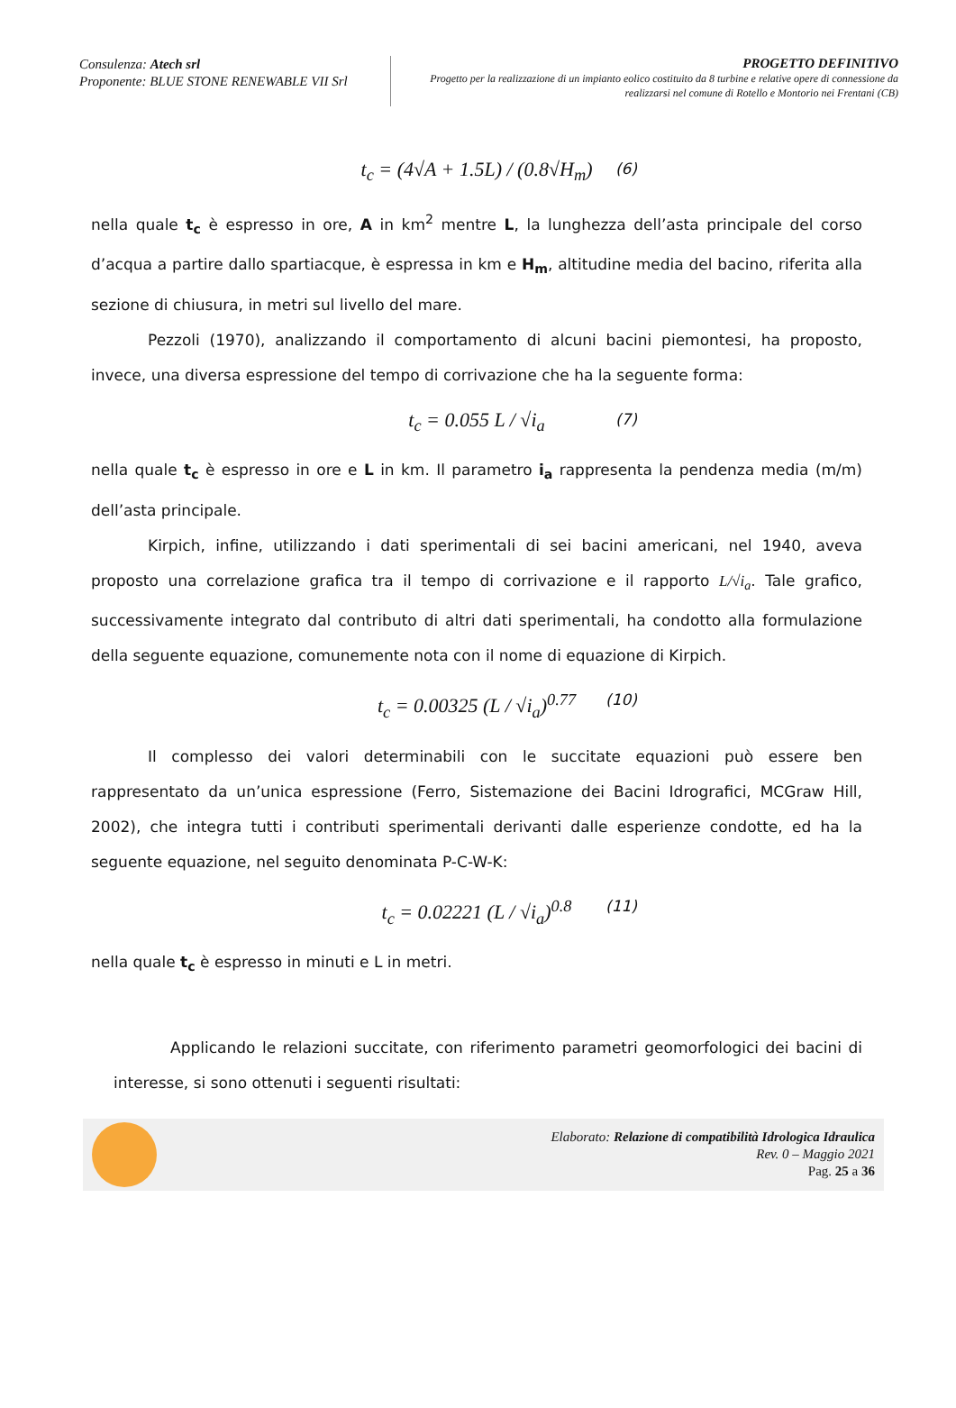Consulenza: Atech srl
Proponente: BLUE STONE RENEWABLE VII Srl
PROGETTO DEFINITIVO
Progetto per la realizzazione di un impianto eolico costituito da 8 turbine e relative opere di connessione da realizzarsi nel comune di Rotello e Montorio nei Frentani (CB)
t<sub>c</sub> = (4√A + 1.5L) / (0.8√H<sub>m</sub>) (6)
nella quale t<sub>c</sub> è espresso in ore, A in km<sup>2</sup> mentre L, la lunghezza dell’asta principale del corso d’acqua a partire dallo spartiacque, è espressa in km e H<sub>m</sub>, altitudine media del bacino, riferita alla sezione di chiusura, in metri sul livello del mare.
Pezzoli (1970), analizzando il comportamento di alcuni bacini piemontesi, ha proposto, invece, una diversa espressione del tempo di corrivazione che ha la seguente forma:
t<sub>c</sub> = 0.055 L / √i<sub>a</sub> (7)
nella quale t<sub>c</sub> è espresso in ore e L in km. Il parametro i<sub>a</sub> rappresenta la pendenza media (m/m) dell’asta principale.
Kirpich, infine, utilizzando i dati sperimentali di sei bacini americani, nel 1940, aveva proposto una correlazione grafica tra il tempo di corrivazione e il rapporto L/√i<sub>a</sub>. Tale grafico, successivamente integrato dal contributo di altri dati sperimentali, ha condotto alla formulazione della seguente equazione, comunemente nota con il nome di equazione di Kirpich.
t<sub>c</sub> = 0.00325 (L / √i<sub>a</sub>)<sup>0.77</sup> (10)
Il complesso dei valori determinabili con le succitate equazioni può essere ben rappresentato da un’unica espressione (Ferro, Sistemazione dei Bacini Idrografici, MCGraw Hill, 2002), che integra tutti i contributi sperimentali derivanti dalle esperienze condotte, ed ha la seguente equazione, nel seguito denominata P-C-W-K:
t<sub>c</sub> = 0.02221 (L / √i<sub>a</sub>)<sup>0.8</sup> (11)
nella quale t<sub>c</sub> è espresso in minuti e L in metri.
Applicando le relazioni succitate, con riferimento parametri geomorfologici dei bacini di interesse, si sono ottenuti i seguenti risultati:
Elaborato: Relazione di compatibilità Idrologica Idraulica
Rev. 0 – Maggio 2021
Pag. 25 a 36